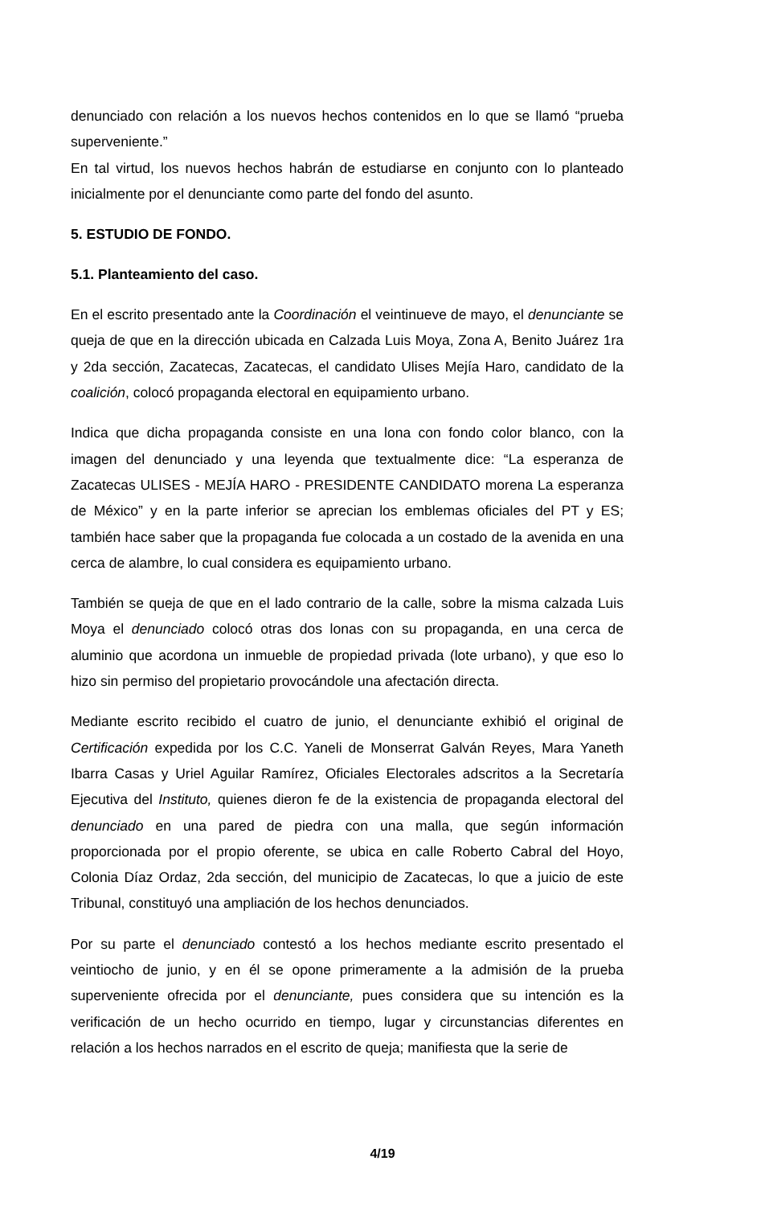denunciado con relación a los nuevos hechos contenidos en lo que se llamó “prueba superveniente.”
En tal virtud, los nuevos hechos habrán de estudiarse en conjunto con lo planteado inicialmente por el denunciante como parte del fondo del asunto.
5. ESTUDIO DE FONDO.
5.1. Planteamiento del caso.
En el escrito presentado ante la Coordinación el veintinueve de mayo, el denunciante se queja de que en la dirección ubicada en Calzada Luis Moya, Zona A, Benito Juárez 1ra y 2da sección, Zacatecas, Zacatecas, el candidato Ulises Mejía Haro, candidato de la coalición, colocó propaganda electoral en equipamiento urbano.
Indica que dicha propaganda consiste en una lona con fondo color blanco, con la imagen del denunciado y una leyenda que textualmente dice: “La esperanza de Zacatecas ULISES - MEJÍA HARO - PRESIDENTE CANDIDATO morena La esperanza de México” y en la parte inferior se aprecian los emblemas oficiales del PT y ES; también hace saber que la propaganda fue colocada a un costado de la avenida en una cerca de alambre, lo cual considera es equipamiento urbano.
También se queja de que en el lado contrario de la calle, sobre la misma calzada Luis Moya el denunciado colocó otras dos lonas con su propaganda, en una cerca de aluminio que acordona un inmueble de propiedad privada (lote urbano), y que eso lo hizo sin permiso del propietario provocándole una afectación directa.
Mediante escrito recibido el cuatro de junio, el denunciante exhibió el original de Certificación expedida por los C.C. Yaneli de Monserrat Galván Reyes, Mara Yaneth Ibarra Casas y Uriel Aguilar Ramírez, Oficiales Electorales adscritos a la Secretaría Ejecutiva del Instituto, quienes dieron fe de la existencia de propaganda electoral del denunciado en una pared de piedra con una malla, que según información proporcionada por el propio oferente, se ubica en calle Roberto Cabral del Hoyo, Colonia Díaz Ordaz, 2da sección, del municipio de Zacatecas, lo que a juicio de este Tribunal, constituyó una ampliación de los hechos denunciados.
Por su parte el denunciado contestó a los hechos mediante escrito presentado el veintiocho de junio, y en él se opone primeramente a la admisión de la prueba superveniente ofrecida por el denunciante, pues considera que su intención es la verificación de un hecho ocurrido en tiempo, lugar y circunstancias diferentes en relación a los hechos narrados en el escrito de queja; manifiesta que la serie de
4/19